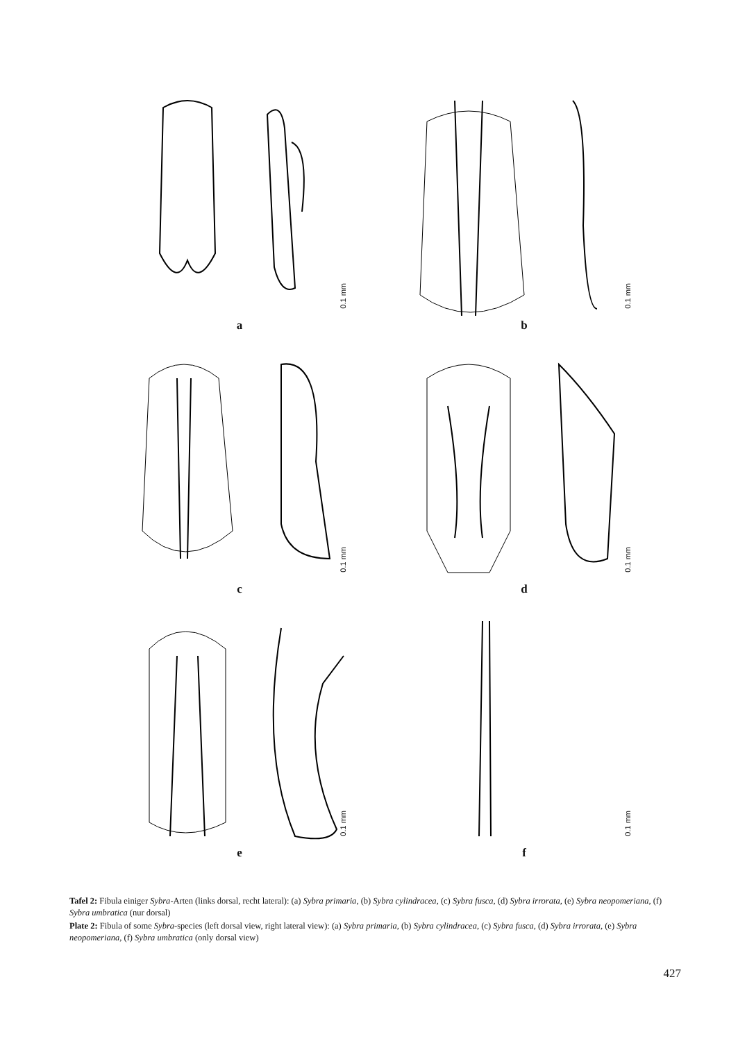0.1 mm
a
0.1 mm
b
0.1 mm
c
0.1 mm
d
0.1 mm
e
0.1 mm
f
Tafel 2: Fibula einiger Sybra-Arten (links dorsal, recht lateral): (a) Sybra primaria, (b) Sybra cylindracea, (c) Sybra fusca, (d) Sybra irrorata, (e) Sybra neopomeriana, (f) Sybra umbratica (nur dorsal)
Plate 2: Fibula of some Sybra-species (left dorsal view, right lateral view): (a) Sybra primaria, (b) Sybra cylindracea, (c) Sybra fusca, (d) Sybra irrorata, (e) Sybra neopomeriana, (f) Sybra umbratica (only dorsal view)
427